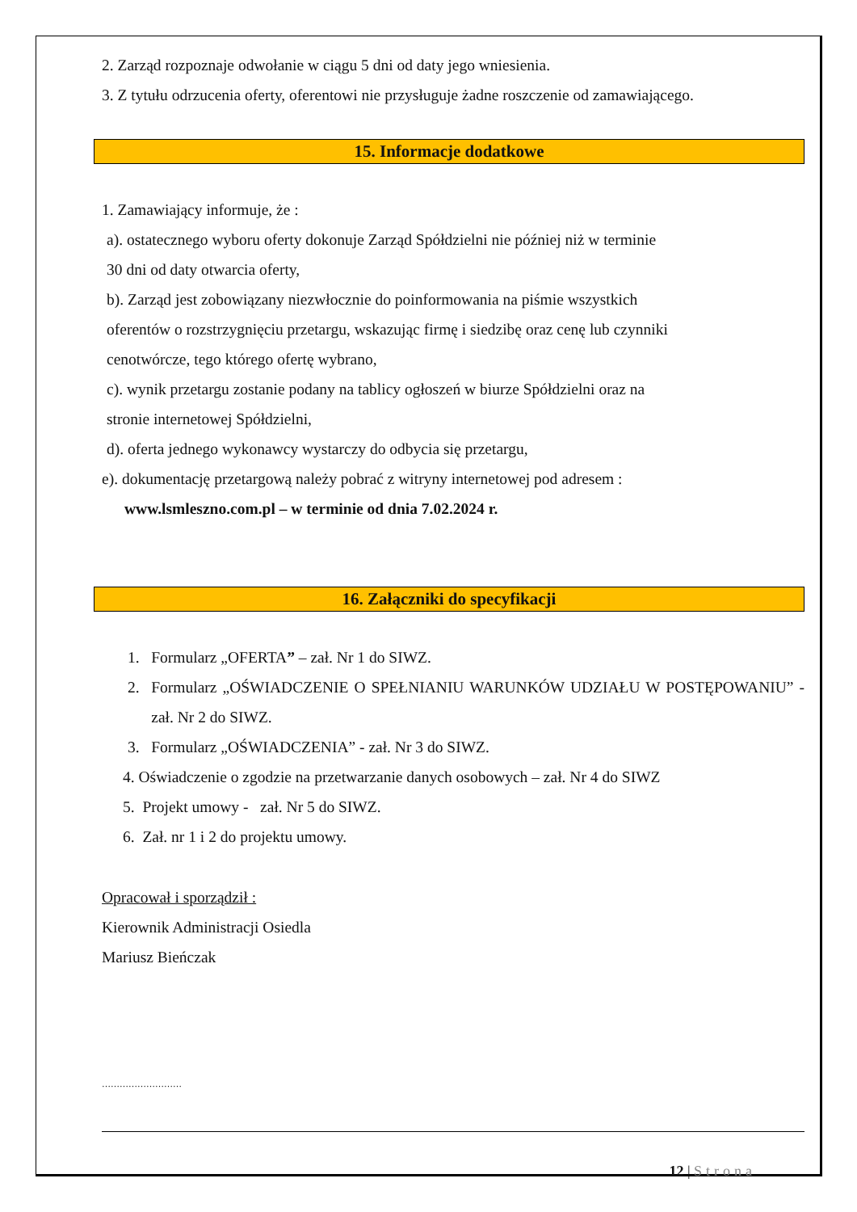2. Zarząd rozpoznaje odwołanie w ciągu 5 dni od daty jego wniesienia.
3. Z tytułu odrzucenia oferty, oferentowi nie przysługuje żadne roszczenie od zamawiającego.
15. Informacje dodatkowe
1. Zamawiający informuje, że :
a). ostatecznego wyboru oferty dokonuje Zarząd Spółdzielni nie później niż w terminie
30 dni od daty otwarcia oferty,
b). Zarząd jest zobowiązany niezwłocznie do poinformowania na piśmie wszystkich
oferentów o rozstrzygnięciu przetargu, wskazując firmę i siedzibę oraz cenę lub czynniki
cenotwórcze, tego którego ofertę wybrano,
c). wynik przetargu zostanie podany na tablicy ogłoszeń w biurze Spółdzielni oraz na
stronie internetowej Spółdzielni,
d). oferta jednego wykonawcy wystarczy do odbycia się przetargu,
e). dokumentację przetargową należy pobrać z witryny internetowej pod adresem :
www.lsmleszno.com.pl – w terminie od dnia 7.02.2024 r.
16. Załączniki do specyfikacji
1. Formularz „OFERTA” – zał. Nr 1 do SIWZ.
2. Formularz „OŚWIADCZENIE O SPEŁNIANIU WARUNKÓW UDZIAŁU W POSTĘPOWANIU” - zał. Nr 2 do SIWZ.
3. Formularz „OŚWIADCZENIA” - zał. Nr 3 do SIWZ.
4. Oświadczenie o zgodzie na przetwarzanie danych osobowych – zał. Nr 4 do SIWZ
5. Projekt umowy - zał. Nr 5 do SIWZ.
6. Zał. nr 1 i 2 do projektu umowy.
Opracował i sporządził :
Kierownik Administracji Osiedla
Mariusz Bieńczak
………………………
12 | Strona